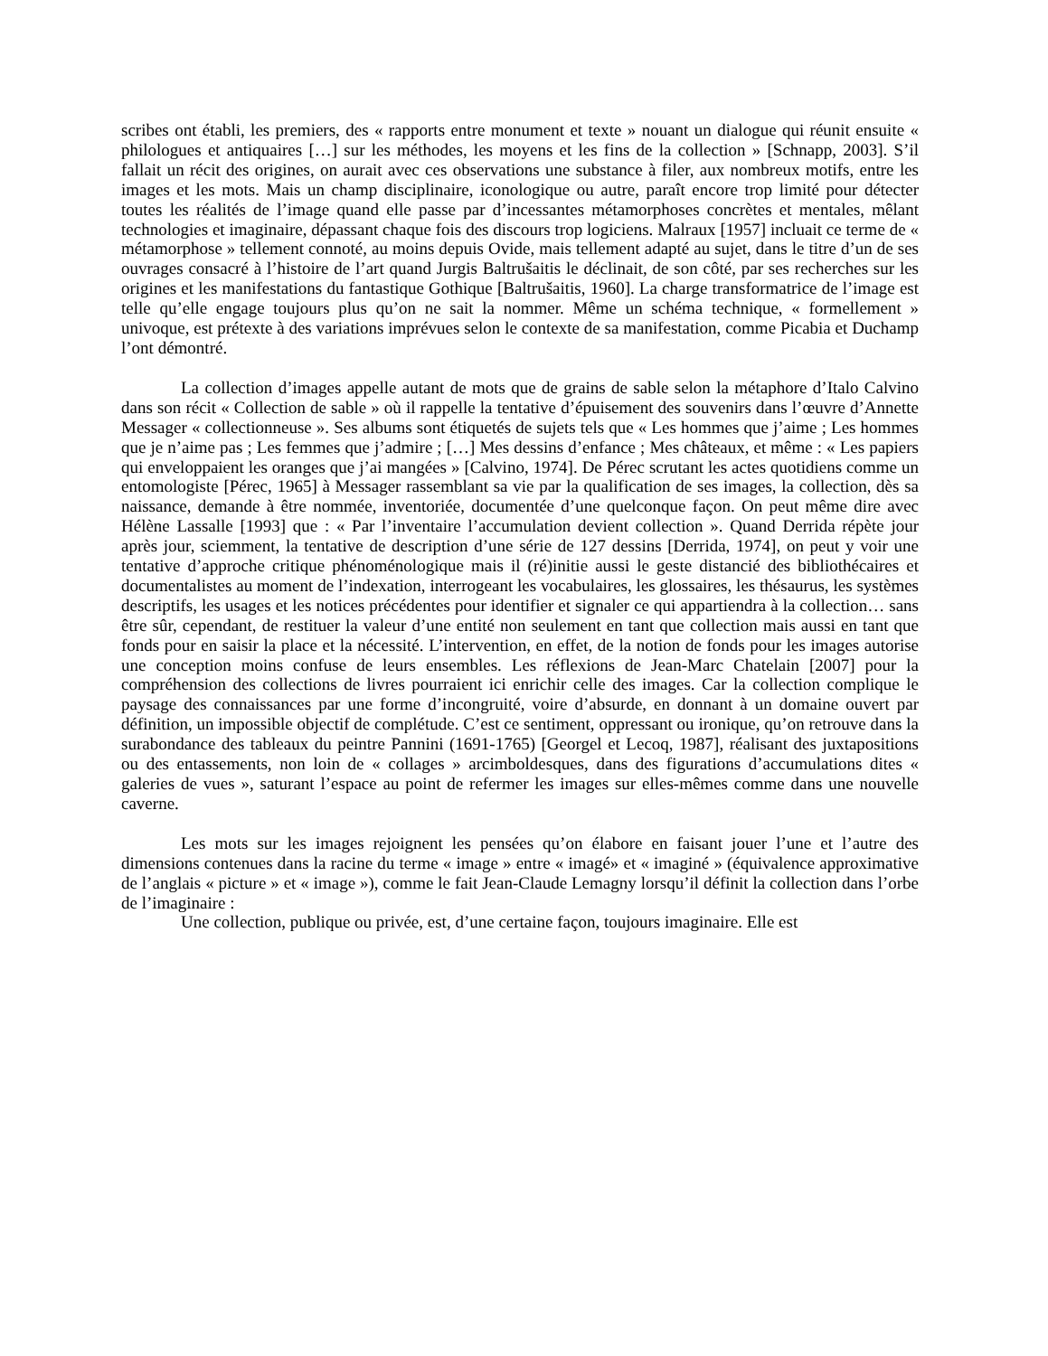scribes ont établi, les premiers, des « rapports entre monument et texte » nouant un dialogue qui réunit ensuite « philologues et antiquaires […] sur les méthodes, les moyens et les fins de la collection » [Schnapp, 2003]. S’il fallait un récit des origines, on aurait avec ces observations une substance à filer, aux nombreux motifs, entre les images et les mots. Mais un champ disciplinaire, iconologique ou autre, paraît encore trop limité pour détecter toutes les réalités de l’image quand elle passe par d’incessantes métamorphoses concrètes et mentales, mêlant technologies et imaginaire, dépassant chaque fois des discours trop logiciens. Malraux [1957] incluait ce terme de « métamorphose » tellement connoté, au moins depuis Ovide, mais tellement adapté au sujet, dans le titre d’un de ses ouvrages consacré à l’histoire de l’art quand Jurgis Baltrušaitis le déclinait, de son côté, par ses recherches sur les origines et les manifestations du fantastique Gothique [Baltrušaitis, 1960]. La charge transformatrice de l’image est telle qu’elle engage toujours plus qu’on ne sait la nommer. Même un schéma technique, « formellement » univoque, est prétexte à des variations imprévues selon le contexte de sa manifestation, comme Picabia et Duchamp l’ont démontré.
La collection d’images appelle autant de mots que de grains de sable selon la métaphore d’Italo Calvino dans son récit « Collection de sable » où il rappelle la tentative d’épuisement des souvenirs dans l’œuvre d’Annette Messager « collectionneuse ». Ses albums sont étiquetés de sujets tels que « Les hommes que j’aime ; Les hommes que je n’aime pas ; Les femmes que j’admire ; […] Mes dessins d’enfance ; Mes châteaux, et même : « Les papiers qui enveloppaient les oranges que j’ai mangées » [Calvino, 1974]. De Pérec scrutant les actes quotidiens comme un entomologiste [Pérec, 1965] à Messager rassemblant sa vie par la qualification de ses images, la collection, dès sa naissance, demande à être nommée, inventoriée, documentée d’une quelconque façon. On peut même dire avec Hélène Lassalle [1993] que : « Par l’inventaire l’accumulation devient collection ». Quand Derrida répète jour après jour, sciemment, la tentative de description d’une série de 127 dessins [Derrida, 1974], on peut y voir une tentative d’approche critique phénoménologique mais il (ré)initie aussi le geste distancié des bibliothécaires et documentalistes au moment de l’indexation, interrogeant les vocabulaires, les glossaires, les thésaurus, les systèmes descriptifs, les usages et les notices précédentes pour identifier et signaler ce qui appartiendra à la collection… sans être sûr, cependant, de restituer la valeur d’une entité non seulement en tant que collection mais aussi en tant que fonds pour en saisir la place et la nécessité. L’intervention, en effet, de la notion de fonds pour les images autorise une conception moins confuse de leurs ensembles. Les réflexions de Jean-Marc Chatelain [2007] pour la compréhension des collections de livres pourraient ici enrichir celle des images. Car la collection complique le paysage des connaissances par une forme d’incongruité, voire d’absurde, en donnant à un domaine ouvert par définition, un impossible objectif de complétude. C’est ce sentiment, oppressant ou ironique, qu’on retrouve dans la surabondance des tableaux du peintre Pannini (1691-1765) [Georgel et Lecoq, 1987], réalisant des juxtapositions ou des entassements, non loin de « collages » arcimboldesques, dans des figurations d’accumulations dites « galeries de vues », saturant l’espace au point de refermer les images sur elles-mêmes comme dans une nouvelle caverne.
Les mots sur les images rejoignent les pensées qu’on élabore en faisant jouer l’une et l’autre des dimensions contenues dans la racine du terme « image » entre « imagé» et « imaginé » (équivalence approximative de l’anglais « picture » et « image »), comme le fait Jean-Claude Lemagny lorsqu’il définit la collection dans l’orbe de l’imaginaire :
Une collection, publique ou privée, est, d’une certaine façon, toujours imaginaire. Elle est